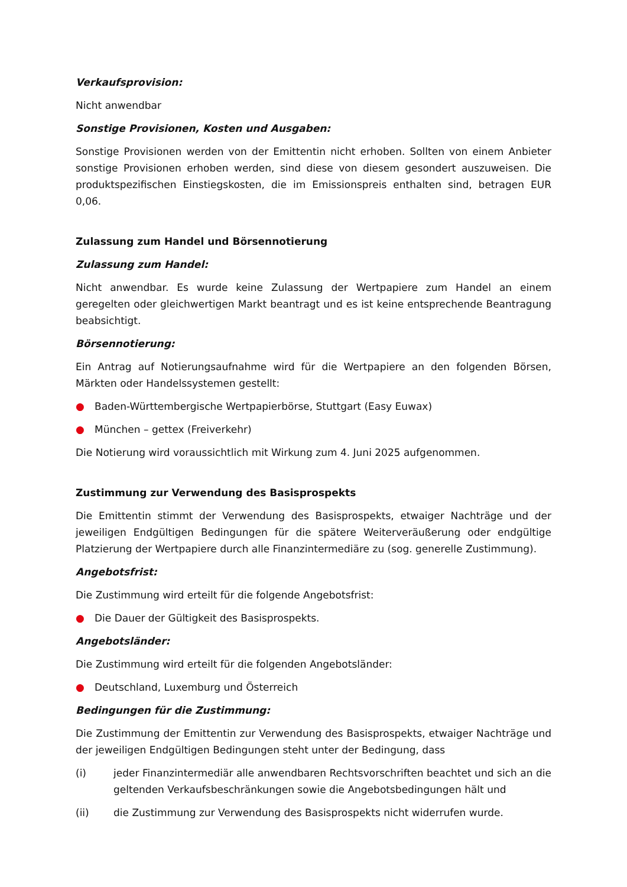Verkaufsprovision:
Nicht anwendbar
Sonstige Provisionen, Kosten und Ausgaben:
Sonstige Provisionen werden von der Emittentin nicht erhoben. Sollten von einem Anbieter sonstige Provisionen erhoben werden, sind diese von diesem gesondert auszuweisen. Die produktspezifischen Einstiegskosten, die im Emissionspreis enthalten sind, betragen EUR 0,06.
Zulassung zum Handel und Börsennotierung
Zulassung zum Handel:
Nicht anwendbar. Es wurde keine Zulassung der Wertpapiere zum Handel an einem geregelten oder gleichwertigen Markt beantragt und es ist keine entsprechende Beantragung beabsichtigt.
Börsennotierung:
Ein Antrag auf Notierungsaufnahme wird für die Wertpapiere an den folgenden Börsen, Märkten oder Handelssystemen gestellt:
● Baden-Württembergische Wertpapierbörse, Stuttgart (Easy Euwax)
● München – gettex (Freiverkehr)
Die Notierung wird voraussichtlich mit Wirkung zum 4. Juni 2025 aufgenommen.
Zustimmung zur Verwendung des Basisprospekts
Die Emittentin stimmt der Verwendung des Basisprospekts, etwaiger Nachträge und der jeweiligen Endgültigen Bedingungen für die spätere Weiterveräußerung oder endgültige Platzierung der Wertpapiere durch alle Finanzintermediäre zu (sog. generelle Zustimmung).
Angebotsfrist:
Die Zustimmung wird erteilt für die folgende Angebotsfrist:
● Die Dauer der Gültigkeit des Basisprospekts.
Angebotsländer:
Die Zustimmung wird erteilt für die folgenden Angebotsländer:
● Deutschland, Luxemburg und Österreich
Bedingungen für die Zustimmung:
Die Zustimmung der Emittentin zur Verwendung des Basisprospekts, etwaiger Nachträge und der jeweiligen Endgültigen Bedingungen steht unter der Bedingung, dass
(i) jeder Finanzintermediär alle anwendbaren Rechtsvorschriften beachtet und sich an die geltenden Verkaufsbeschränkungen sowie die Angebotsbedingungen hält und
(ii) die Zustimmung zur Verwendung des Basisprospekts nicht widerrufen wurde.